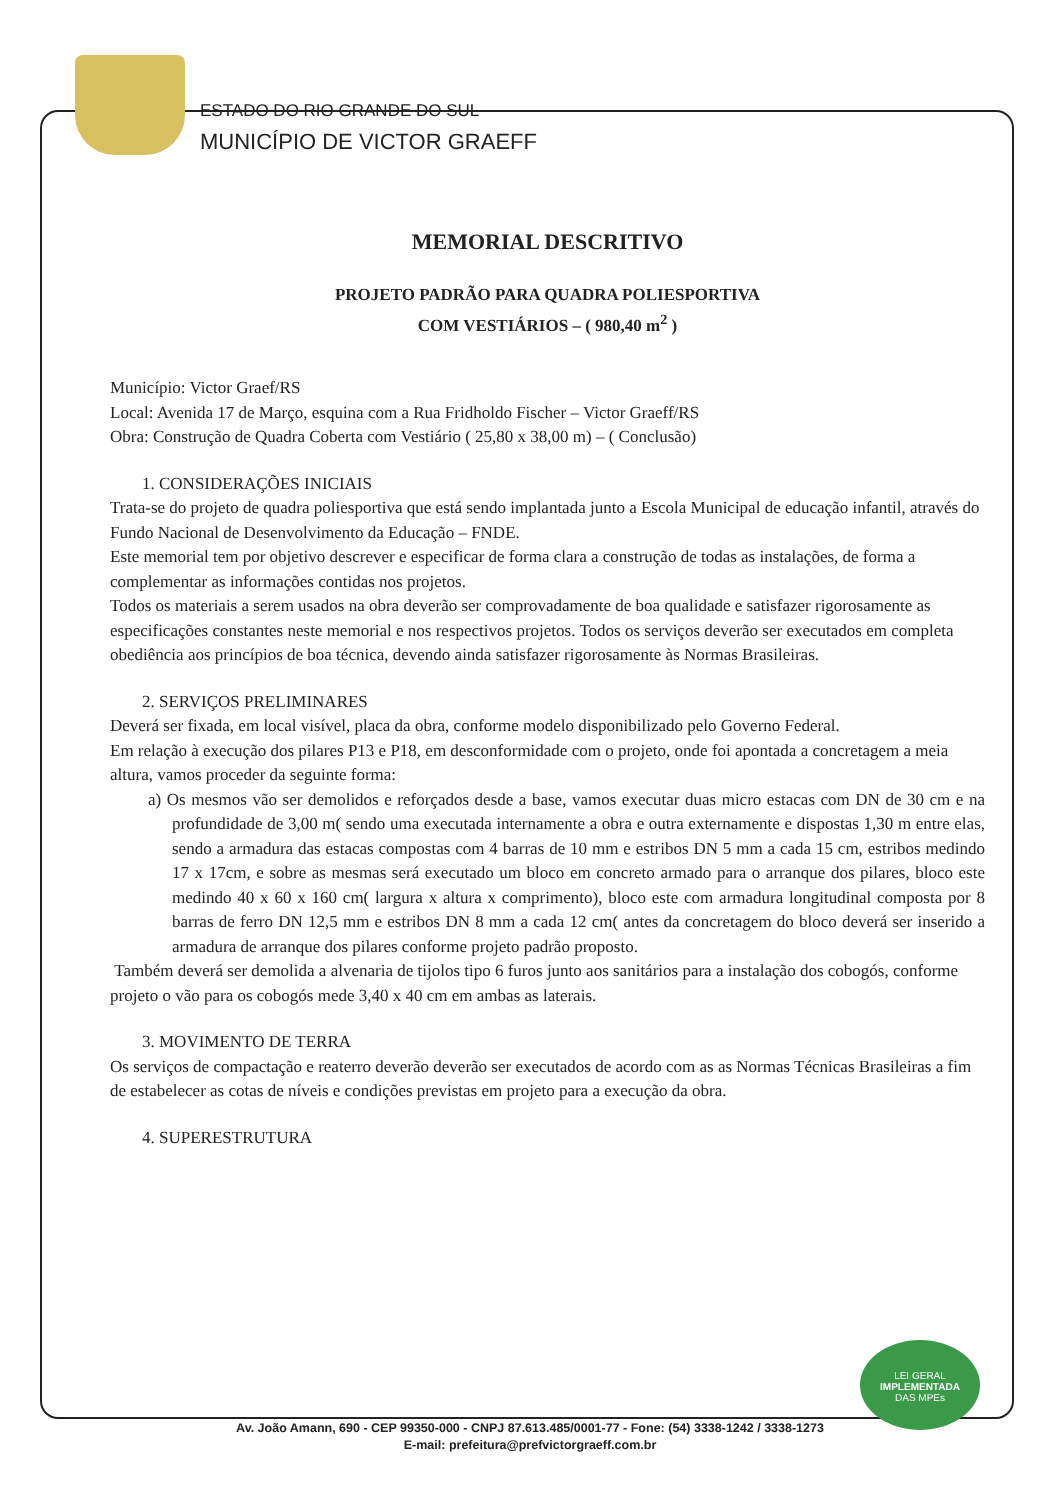ESTADO DO RIO GRANDE DO SUL
MUNICÍPIO DE VICTOR GRAEFF
MEMORIAL DESCRITIVO
PROJETO PADRÃO PARA QUADRA POLIESPORTIVA
COM VESTIÁRIOS – ( 980,40 m<sup>2</sup> )
Município: Victor Graef/RS
Local: Avenida 17 de Março, esquina com a Rua Fridholdo Fischer – Victor Graeff/RS
Obra: Construção de Quadra Coberta com Vestiário ( 25,80 x 38,00 m) – ( Conclusão)
1. CONSIDERAÇÕES INICIAIS
Trata-se do projeto de quadra poliesportiva que está sendo implantada junto a Escola Municipal de educação infantil, através do Fundo Nacional de Desenvolvimento da Educação – FNDE.
Este memorial tem por objetivo descrever e especificar de forma clara a construção de todas as instalações, de forma a complementar as informações contidas nos projetos.
Todos os materiais a serem usados na obra deverão ser comprovadamente de boa qualidade e satisfazer rigorosamente as especificações constantes neste memorial e nos respectivos projetos. Todos os serviços deverão ser executados em completa obediência aos princípios de boa técnica, devendo ainda satisfazer rigorosamente às Normas Brasileiras.
2. SERVIÇOS PRELIMINARES
Deverá ser fixada, em local visível, placa da obra, conforme modelo disponibilizado pelo Governo Federal.
Em relação à execução dos pilares P13 e P18, em desconformidade com o projeto, onde foi apontada a concretagem a meia altura, vamos proceder da seguinte forma:
a) Os mesmos vão ser demolidos e reforçados desde a base, vamos executar duas micro estacas com DN de 30 cm e na profundidade de 3,00 m( sendo uma executada internamente a obra e outra externamente e dispostas 1,30 m entre elas, sendo a armadura das estacas compostas com 4 barras de 10 mm e estribos DN 5 mm a cada 15 cm, estribos medindo 17 x 17cm, e sobre as mesmas será executado um bloco em concreto armado para o arranque dos pilares, bloco este medindo 40 x 60 x 160 cm( largura x altura x comprimento), bloco este com armadura longitudinal composta por 8 barras de ferro DN 12,5 mm e estribos DN 8 mm a cada 12 cm( antes da concretagem do bloco deverá ser inserido a armadura de arranque dos pilares conforme projeto padrão proposto.
Também deverá ser demolida a alvenaria de tijolos tipo 6 furos junto aos sanitários para a instalação dos cobogós, conforme projeto o vão para os cobogós mede 3,40 x 40 cm em ambas as laterais.
3. MOVIMENTO DE TERRA
Os serviços de compactação e reaterro deverão deverão ser executados de acordo com as as Normas Técnicas Brasileiras a fim de estabelecer as cotas de níveis e condições previstas em projeto para a execução da obra.
4. SUPERESTRUTURA
LEI GERAL
IMPLEMENTADA
DAS MPEs
Av. João Amann, 690 - CEP 99350-000 - CNPJ 87.613.485/0001-77 - Fone: (54) 3338-1242 / 3338-1273
E-mail: prefeitura@prefvictorgraeff.com.br